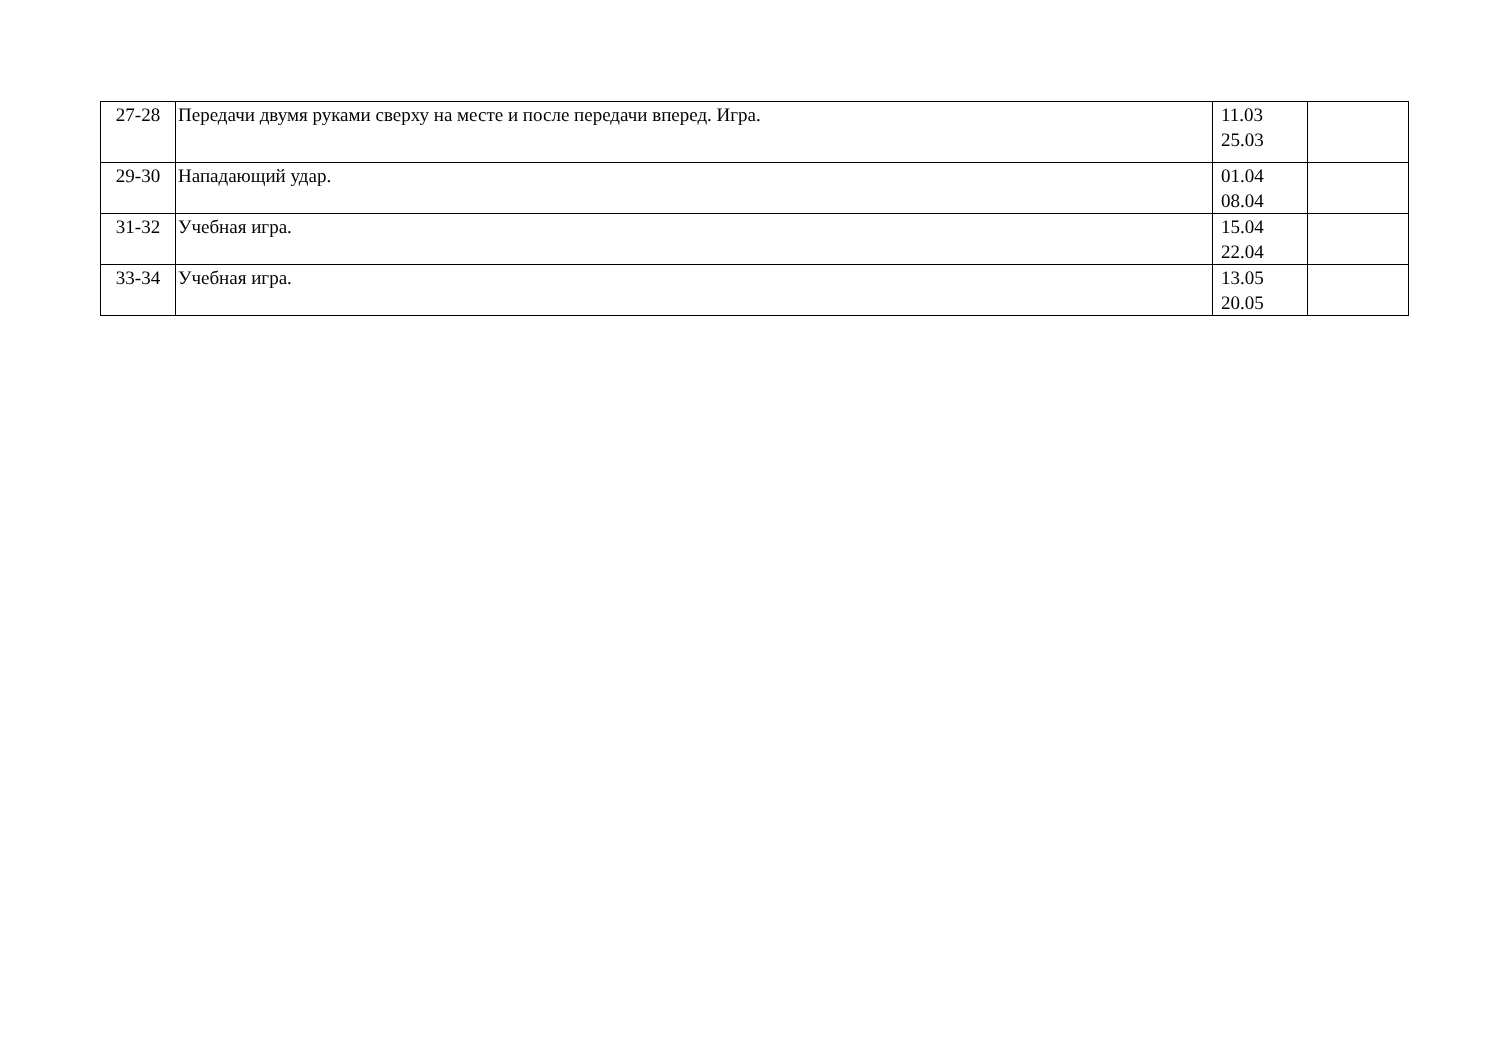| 27-28 | Передачи двумя руками сверху на месте и после передачи вперед. Игра. | 11.03 25.03 | |
| 29-30 | Нападающий удар. | 01.04 08.04 | |
| 31-32 | Учебная игра. | 15.04 22.04 | |
| 33-34 | Учебная игра. | 13.05 20.05 | |